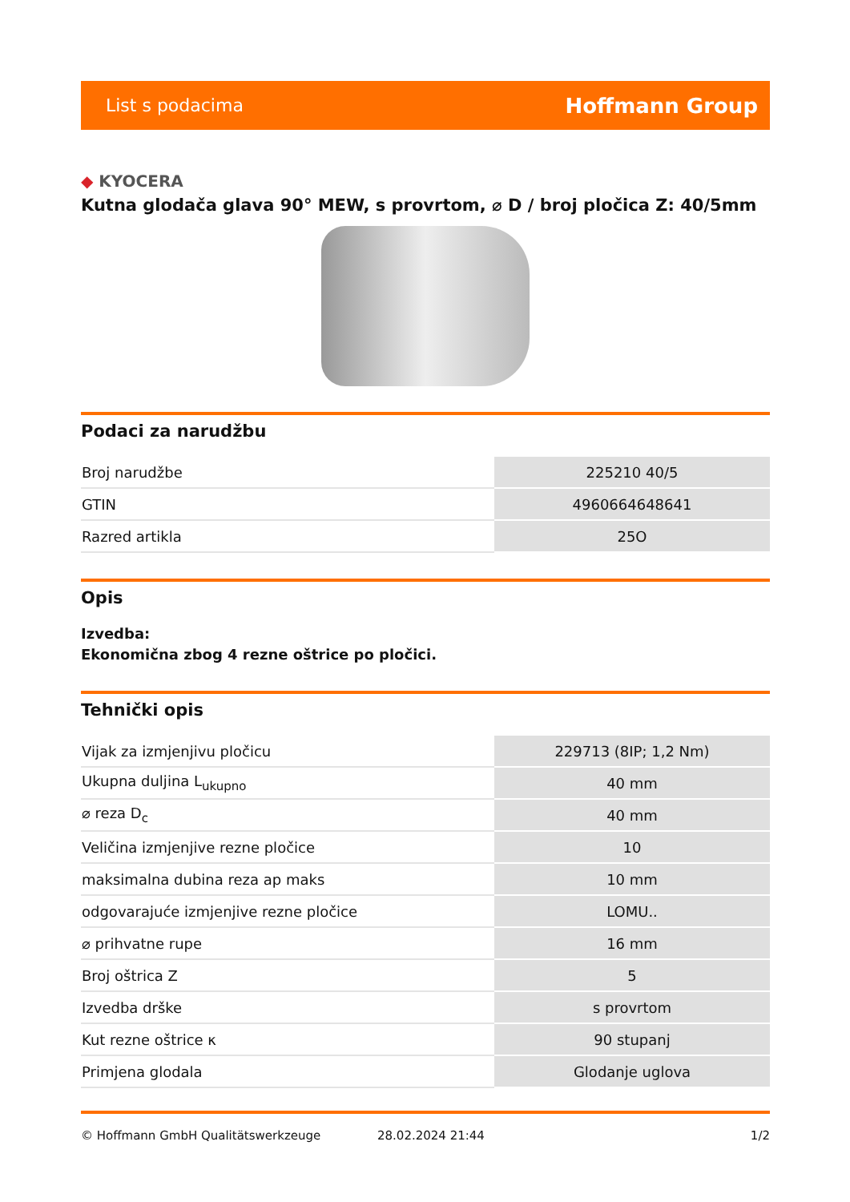List s podacima
Hoffmann Group
◆ KYOCERA
Kutna glodača glava 90° MEW, s provrtom, ⌀ D / broj pločica Z: 40/5mm
Podaci za narudžbu
| Broj narudžbe | 225210 40/5 |
| GTIN | 4960664648641 |
| Razred artikla | 25O |
Opis
Izvedba:
Ekonomična zbog 4 rezne oštrice po pločici.
Tehnički opis
| Vijak za izmjenjivu pločicu | 229713 (8IP; 1,2 Nm) |
| Ukupna duljina L<sub>ukupno</sub> | 40 mm |
| ⌀ reza D<sub>c</sub> | 40 mm |
| Veličina izmjenjive rezne pločice | 10 |
| maksimalna dubina reza ap maks | 10 mm |
| odgovarajuće izmjenjive rezne pločice | LOMU.. |
| ⌀ prihvatne rupe | 16 mm |
| Broj oštrica Z | 5 |
| Izvedba drške | s provrtom |
| Kut rezne oštrice κ | 90 stupanj |
| Primjena glodala | Glodanje uglova |
© Hoffmann GmbH Qualitätswerkzeuge 28.02.2024 21:44 1/2